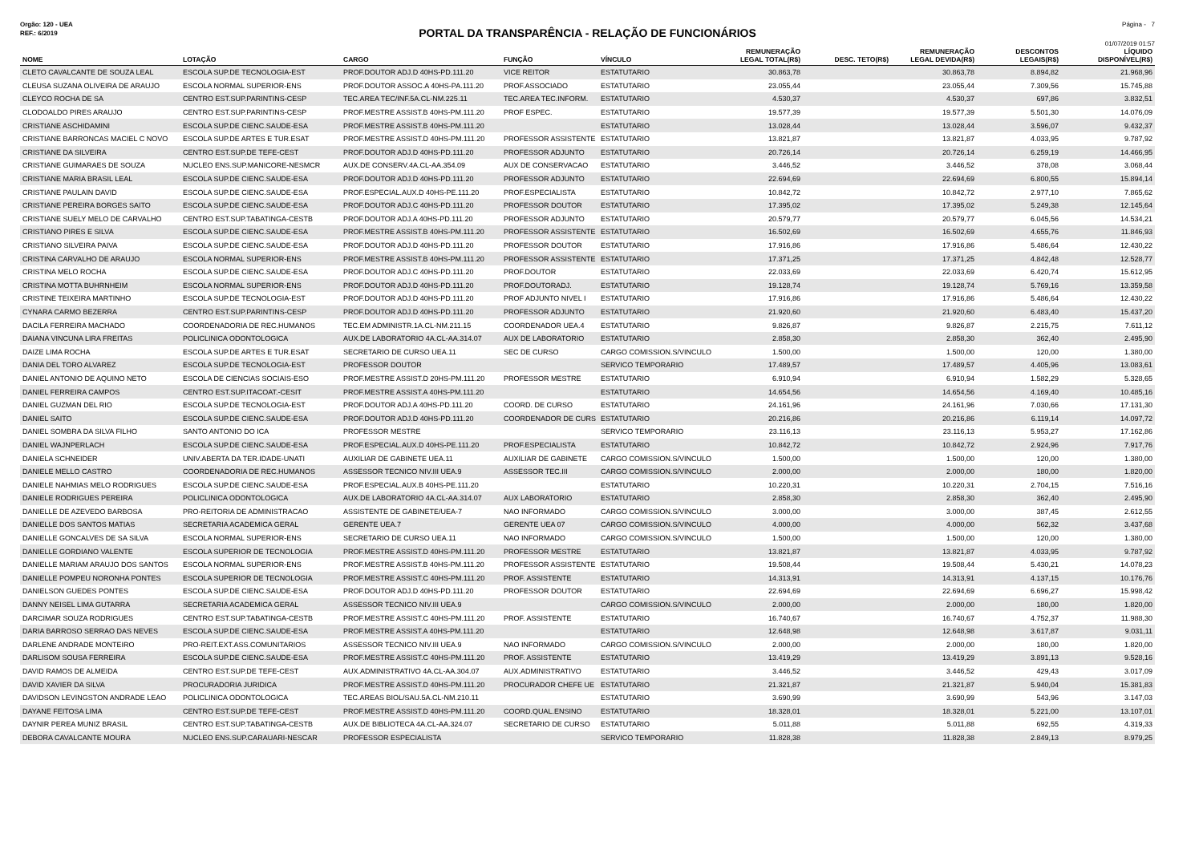Orgão: 120 - UEA Página - 7
PORTAL DA TRANSPARÊNCIA - RELAÇÃO DE FUNCIONÁRIOS
REF.: 6/2019
01/07/2019 01:57
| NOME | LOTAÇÃO | CARGO | FUNÇÃO | VÍNCULO | REMUNERAÇÃO LEGAL TOTAL(R$) | DESC. TETO(R$) | REMUNERAÇÃO LEGAL DEVIDA(R$) | DESCONTOS LEGAIS(R$) | LÍQUIDO DISPONÍVEL(R$) |
| --- | --- | --- | --- | --- | --- | --- | --- | --- | --- |
| CLETO CAVALCANTE DE SOUZA LEAL | ESCOLA SUP.DE TECNOLOGIA-EST | PROF.DOUTOR ADJ.D 40HS-PD.111.20 | VICE REITOR | ESTATUTARIO | 30.863,78 | | 30.863,78 | 8.894,82 | 21.968,96 |
| CLEUSA SUZANA OLIVEIRA DE ARAUJO | ESCOLA NORMAL SUPERIOR-ENS | PROF.DOUTOR ASSOC.A 40HS-PA.111.20 | PROF.ASSOCIADO | ESTATUTARIO | 23.055,44 | | 23.055,44 | 7.309,56 | 15.745,88 |
| CLEYCO ROCHA DE SA | CENTRO EST.SUP.PARINTINS-CESP | TEC.AREA TEC/INF.5A.CL-NM.225.11 | TEC.AREA TEC.INFORM. | ESTATUTARIO | 4.530,37 | | 4.530,37 | 697,86 | 3.832,51 |
| CLODOALDO PIRES ARAUJO | CENTRO EST.SUP.PARINTINS-CESP | PROF.MESTRE ASSIST.B 40HS-PM.111.20 | PROF ESPEC. | ESTATUTARIO | 19.577,39 | | 19.577,39 | 5.501,30 | 14.076,09 |
| CRISTIANE ASCHIDAMINI | ESCOLA SUP.DE CIENC.SAUDE-ESA | PROF.MESTRE ASSIST.B 40HS-PM.111.20 | | ESTATUTARIO | 13.028,44 | | 13.028,44 | 3.596,07 | 9.432,37 |
| CRISTIANE BARRONCAS MACIEL C NOVO | ESCOLA SUP.DE ARTES E TUR.ESAT | PROF.MESTRE ASSIST.D 40HS-PM.111.20 | PROFESSOR ASSISTENTE | ESTATUTARIO | 13.821,87 | | 13.821,87 | 4.033,95 | 9.787,92 |
| CRISTIANE DA SILVEIRA | CENTRO EST.SUP.DE TEFE-CEST | PROF.DOUTOR ADJ.D 40HS-PD.111.20 | PROFESSOR ADJUNTO | ESTATUTARIO | 20.726,14 | | 20.726,14 | 6.259,19 | 14.466,95 |
| CRISTIANE GUIMARAES DE SOUZA | NUCLEO ENS.SUP.MANICORE-NESMCR | AUX.DE CONSERV.4A.CL-AA.354.09 | AUX DE CONSERVACAO | ESTATUTARIO | 3.446,52 | | 3.446,52 | 378,08 | 3.068,44 |
| CRISTIANE MARIA BRASIL LEAL | ESCOLA SUP.DE CIENC.SAUDE-ESA | PROF.DOUTOR ADJ.D 40HS-PD.111.20 | PROFESSOR ADJUNTO | ESTATUTARIO | 22.694,69 | | 22.694,69 | 6.800,55 | 15.894,14 |
| CRISTIANE PAULAIN DAVID | ESCOLA SUP.DE CIENC.SAUDE-ESA | PROF.ESPECIAL.AUX.D 40HS-PE.111.20 | PROF.ESPECIALISTA | ESTATUTARIO | 10.842,72 | | 10.842,72 | 2.977,10 | 7.865,62 |
| CRISTIANE PEREIRA BORGES SAITO | ESCOLA SUP.DE CIENC.SAUDE-ESA | PROF.DOUTOR ADJ.C 40HS-PD.111.20 | PROFESSOR DOUTOR | ESTATUTARIO | 17.395,02 | | 17.395,02 | 5.249,38 | 12.145,64 |
| CRISTIANE SUELY MELO DE CARVALHO | CENTRO EST.SUP.TABATINGA-CESTB | PROF.DOUTOR ADJ.A 40HS-PD.111.20 | PROFESSOR ADJUNTO | ESTATUTARIO | 20.579,77 | | 20.579,77 | 6.045,56 | 14.534,21 |
| CRISTIANO PIRES E SILVA | ESCOLA SUP.DE CIENC.SAUDE-ESA | PROF.MESTRE ASSIST.B 40HS-PM.111.20 | PROFESSOR ASSISTENTE | ESTATUTARIO | 16.502,69 | | 16.502,69 | 4.655,76 | 11.846,93 |
| CRISTIANO SILVEIRA PAIVA | ESCOLA SUP.DE CIENC.SAUDE-ESA | PROF.DOUTOR ADJ.D 40HS-PD.111.20 | PROFESSOR DOUTOR | ESTATUTARIO | 17.916,86 | | 17.916,86 | 5.486,64 | 12.430,22 |
| CRISTINA CARVALHO DE ARAUJO | ESCOLA NORMAL SUPERIOR-ENS | PROF.MESTRE ASSIST.B 40HS-PM.111.20 | PROFESSOR ASSISTENTE | ESTATUTARIO | 17.371,25 | | 17.371,25 | 4.842,48 | 12.528,77 |
| CRISTINA MELO ROCHA | ESCOLA SUP.DE CIENC.SAUDE-ESA | PROF.DOUTOR ADJ.C 40HS-PD.111.20 | PROF.DOUTOR | ESTATUTARIO | 22.033,69 | | 22.033,69 | 6.420,74 | 15.612,95 |
| CRISTINA MOTTA BUHRNHEIM | ESCOLA NORMAL SUPERIOR-ENS | PROF.DOUTOR ADJ.D 40HS-PD.111.20 | PROF.DOUTORADJ. | ESTATUTARIO | 19.128,74 | | 19.128,74 | 5.769,16 | 13.359,58 |
| CRISTINE TEIXEIRA MARTINHO | ESCOLA SUP.DE TECNOLOGIA-EST | PROF.DOUTOR ADJ.D 40HS-PD.111.20 | PROF ADJUNTO NIVEL I | ESTATUTARIO | 17.916,86 | | 17.916,86 | 5.486,64 | 12.430,22 |
| CYNARA CARMO BEZERRA | CENTRO EST.SUP.PARINTINS-CESP | PROF.DOUTOR ADJ.D 40HS-PD.111.20 | PROFESSOR ADJUNTO | ESTATUTARIO | 21.920,60 | | 21.920,60 | 6.483,40 | 15.437,20 |
| DACILA FERREIRA MACHADO | COORDENADORIA DE REC.HUMANOS | TEC.EM ADMINISTR.1A.CL-NM.211.15 | COORDENADOR UEA.4 | ESTATUTARIO | 9.826,87 | | 9.826,87 | 2.215,75 | 7.611,12 |
| DAIANA VINCUNA LIRA FREITAS | POLICLINICA ODONTOLOGICA | AUX.DE LABORATORIO 4A.CL-AA.314.07 | AUX DE LABORATORIO | ESTATUTARIO | 2.858,30 | | 2.858,30 | 362,40 | 2.495,90 |
| DAIZE LIMA ROCHA | ESCOLA SUP.DE ARTES E TUR.ESAT | SECRETARIO DE CURSO UEA.11 | SEC DE CURSO | CARGO COMISSION.S/VINCULO | 1.500,00 | | 1.500,00 | 120,00 | 1.380,00 |
| DANIA DEL TORO ALVAREZ | ESCOLA SUP.DE TECNOLOGIA-EST | PROFESSOR DOUTOR | | SERVICO TEMPORARIO | 17.489,57 | | 17.489,57 | 4.405,96 | 13.083,61 |
| DANIEL ANTONIO DE AQUINO NETO | ESCOLA DE CIENCIAS SOCIAIS-ESO | PROF.MESTRE ASSIST.D 20HS-PM.111.20 | PROFESSOR MESTRE | ESTATUTARIO | 6.910,94 | | 6.910,94 | 1.582,29 | 5.328,65 |
| DANIEL FERREIRA CAMPOS | CENTRO EST.SUP.ITACOAT.-CESIT | PROF.MESTRE ASSIST.A 40HS-PM.111.20 | | ESTATUTARIO | 14.654,56 | | 14.654,56 | 4.169,40 | 10.485,16 |
| DANIEL GUZMAN DEL RIO | ESCOLA SUP.DE TECNOLOGIA-EST | PROF.DOUTOR ADJ.A 40HS-PD.111.20 | COORD. DE CURSO | ESTATUTARIO | 24.161,96 | | 24.161,96 | 7.030,66 | 17.131,30 |
| DANIEL SAITO | ESCOLA SUP.DE CIENC.SAUDE-ESA | PROF.DOUTOR ADJ.D 40HS-PD.111.20 | COORDENADOR DE CURS | ESTATUTARIO | 20.216,86 | | 20.216,86 | 6.119,14 | 14.097,72 |
| DANIEL SOMBRA DA SILVA FILHO | SANTO ANTONIO DO ICA | PROFESSOR MESTRE | | SERVICO TEMPORARIO | 23.116,13 | | 23.116,13 | 5.953,27 | 17.162,86 |
| DANIEL WAJNPERLACH | ESCOLA SUP.DE CIENC.SAUDE-ESA | PROF.ESPECIAL.AUX.D 40HS-PE.111.20 | PROF.ESPECIALISTA | ESTATUTARIO | 10.842,72 | | 10.842,72 | 2.924,96 | 7.917,76 |
| DANIELA SCHNEIDER | UNIV.ABERTA DA TER.IDADE-UNATI | AUXILIAR DE GABINETE UEA.11 | AUXILIAR DE GABINETE | CARGO COMISSION.S/VINCULO | 1.500,00 | | 1.500,00 | 120,00 | 1.380,00 |
| DANIELE MELLO CASTRO | COORDENADORIA DE REC.HUMANOS | ASSESSOR TECNICO NIV.III UEA.9 | ASSESSOR TEC.III | CARGO COMISSION.S/VINCULO | 2.000,00 | | 2.000,00 | 180,00 | 1.820,00 |
| DANIELE NAHMIAS MELO RODRIGUES | ESCOLA SUP.DE CIENC.SAUDE-ESA | PROF.ESPECIAL.AUX.B 40HS-PE.111.20 | | ESTATUTARIO | 10.220,31 | | 10.220,31 | 2.704,15 | 7.516,16 |
| DANIELE RODRIGUES PEREIRA | POLICLINICA ODONTOLOGICA | AUX.DE LABORATORIO 4A.CL-AA.314.07 | AUX LABORATORIO | ESTATUTARIO | 2.858,30 | | 2.858,30 | 362,40 | 2.495,90 |
| DANIELLE DE AZEVEDO BARBOSA | PRO-REITORIA DE ADMINISTRACAO | ASSISTENTE DE GABINETE/UEA-7 | NAO INFORMADO | CARGO COMISSION.S/VINCULO | 3.000,00 | | 3.000,00 | 387,45 | 2.612,55 |
| DANIELLE DOS SANTOS MATIAS | SECRETARIA ACADEMICA GERAL | GERENTE UEA.7 | GERENTE UEA 07 | CARGO COMISSION.S/VINCULO | 4.000,00 | | 4.000,00 | 562,32 | 3.437,68 |
| DANIELLE GONCALVES DE SA SILVA | ESCOLA NORMAL SUPERIOR-ENS | SECRETARIO DE CURSO UEA.11 | NAO INFORMADO | CARGO COMISSION.S/VINCULO | 1.500,00 | | 1.500,00 | 120,00 | 1.380,00 |
| DANIELLE GORDIANO VALENTE | ESCOLA SUPERIOR DE TECNOLOGIA | PROF.MESTRE ASSIST.D 40HS-PM.111.20 | PROFESSOR MESTRE | ESTATUTARIO | 13.821,87 | | 13.821,87 | 4.033,95 | 9.787,92 |
| DANIELLE MARIAM ARAUJO DOS SANTOS | ESCOLA NORMAL SUPERIOR-ENS | PROF.MESTRE ASSIST.B 40HS-PM.111.20 | PROFESSOR ASSISTENTE | ESTATUTARIO | 19.508,44 | | 19.508,44 | 5.430,21 | 14.078,23 |
| DANIELLE POMPEU NORONHA PONTES | ESCOLA SUPERIOR DE TECNOLOGIA | PROF.MESTRE ASSIST.C 40HS-PM.111.20 | PROF. ASSISTENTE | ESTATUTARIO | 14.313,91 | | 14.313,91 | 4.137,15 | 10.176,76 |
| DANIELSON GUEDES PONTES | ESCOLA SUP.DE CIENC.SAUDE-ESA | PROF.DOUTOR ADJ.D 40HS-PD.111.20 | PROFESSOR DOUTOR | ESTATUTARIO | 22.694,69 | | 22.694,69 | 6.696,27 | 15.998,42 |
| DANNY NEISEL LIMA GUTARRA | SECRETARIA ACADEMICA GERAL | ASSESSOR TECNICO NIV.III UEA.9 | | CARGO COMISSION.S/VINCULO | 2.000,00 | | 2.000,00 | 180,00 | 1.820,00 |
| DARCIMAR SOUZA RODRIGUES | CENTRO EST.SUP.TABATINGA-CESTB | PROF.MESTRE ASSIST.C 40HS-PM.111.20 | PROF. ASSISTENTE | ESTATUTARIO | 16.740,67 | | 16.740,67 | 4.752,37 | 11.988,30 |
| DARIA BARROSO SERRAO DAS NEVES | ESCOLA SUP.DE CIENC.SAUDE-ESA | PROF.MESTRE ASSIST.A 40HS-PM.111.20 | | ESTATUTARIO | 12.648,98 | | 12.648,98 | 3.617,87 | 9.031,11 |
| DARLENE ANDRADE MONTEIRO | PRO-REIT.EXT.ASS.COMUNITARIOS | ASSESSOR TECNICO NIV.III UEA.9 | NAO INFORMADO | CARGO COMISSION.S/VINCULO | 2.000,00 | | 2.000,00 | 180,00 | 1.820,00 |
| DARLISOM SOUSA FERREIRA | ESCOLA SUP.DE CIENC.SAUDE-ESA | PROF.MESTRE ASSIST.C 40HS-PM.111.20 | PROF. ASSISTENTE | ESTATUTARIO | 13.419,29 | | 13.419,29 | 3.891,13 | 9.528,16 |
| DAVID RAMOS DE ALMEIDA | CENTRO EST.SUP.DE TEFE-CEST | AUX.ADMINISTRATIVO 4A.CL-AA.304.07 | AUX.ADMINISTRATIVO | ESTATUTARIO | 3.446,52 | | 3.446,52 | 429,43 | 3.017,09 |
| DAVID XAVIER DA SILVA | PROCURADORIA JURIDICA | PROF.MESTRE ASSIST.D 40HS-PM.111.20 | PROCURADOR CHEFE UE | ESTATUTARIO | 21.321,87 | | 21.321,87 | 5.940,04 | 15.381,83 |
| DAVIDSON LEVINGSTON ANDRADE LEAO | POLICLINICA ODONTOLOGICA | TEC.AREAS BIOL/SAU.5A.CL-NM.210.11 | | ESTATUTARIO | 3.690,99 | | 3.690,99 | 543,96 | 3.147,03 |
| DAYANE FEITOSA LIMA | CENTRO EST.SUP.DE TEFE-CEST | PROF.MESTRE ASSIST.D 40HS-PM.111.20 | COORD.QUAL.ENSINO | ESTATUTARIO | 18.328,01 | | 18.328,01 | 5.221,00 | 13.107,01 |
| DAYNIR PEREA MUNIZ BRASIL | CENTRO EST.SUP.TABATINGA-CESTB | AUX.DE BIBLIOTECA 4A.CL-AA.324.07 | SECRETARIO DE CURSO | ESTATUTARIO | 5.011,88 | | 5.011,88 | 692,55 | 4.319,33 |
| DEBORA CAVALCANTE MOURA | NUCLEO ENS.SUP.CARAUARI-NESCAR | PROFESSOR ESPECIALISTA | | SERVICO TEMPORARIO | 11.828,38 | | 11.828,38 | 2.849,13 | 8.979,25 |